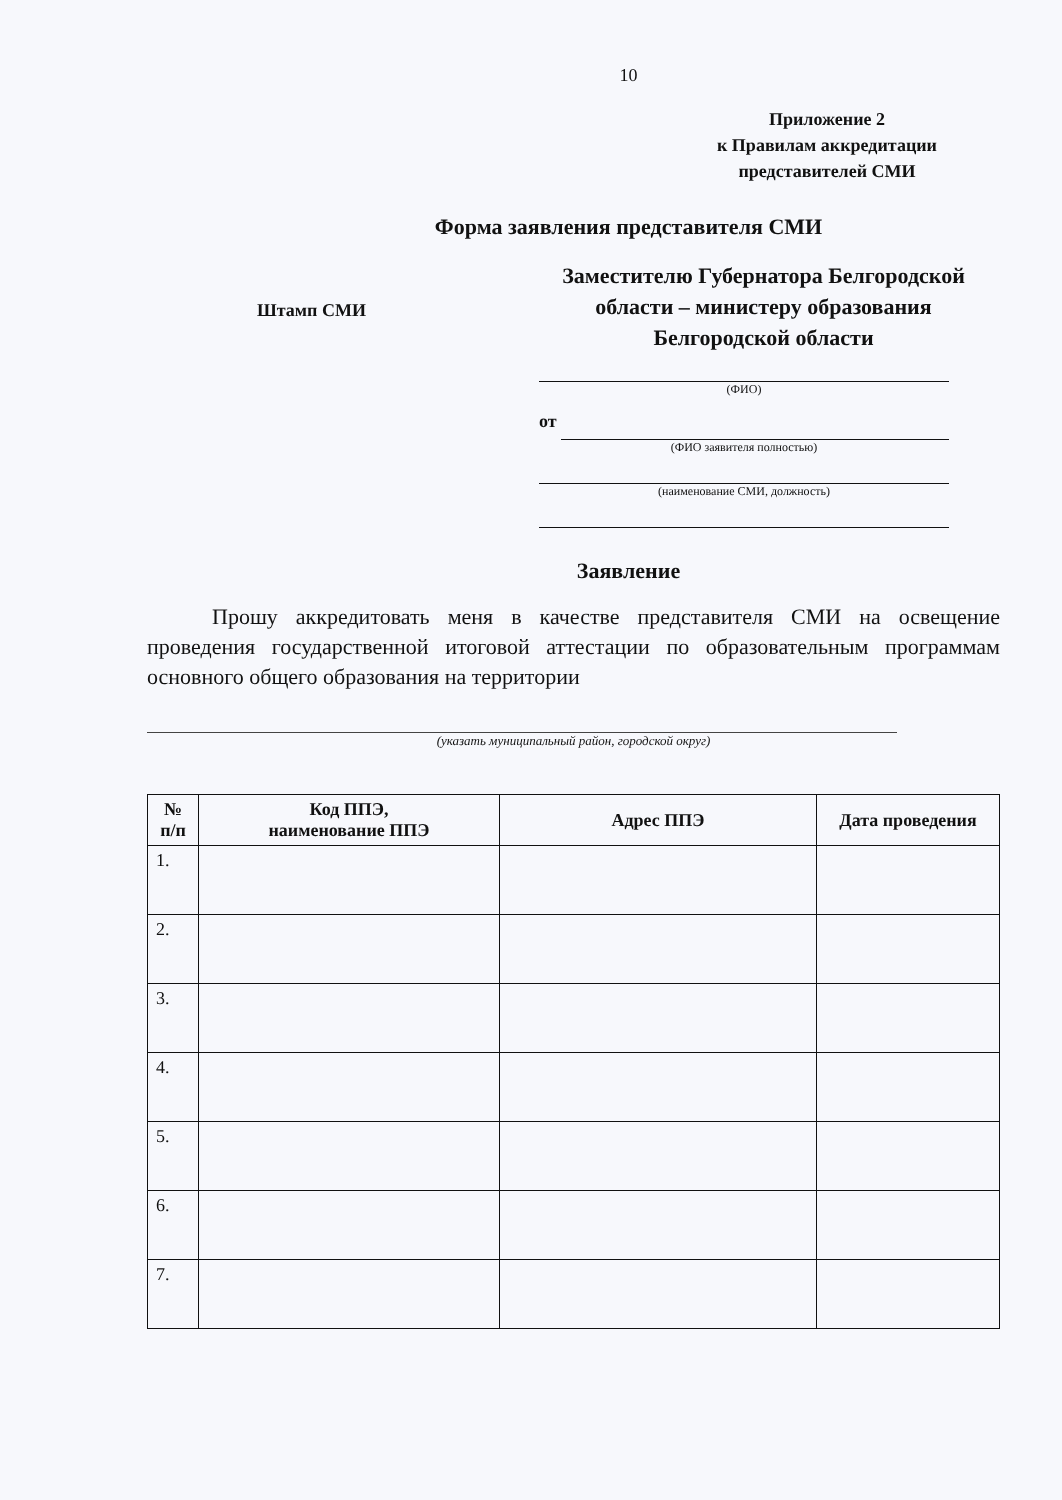10
Приложение 2
к Правилам аккредитации
представителей СМИ
Форма заявления представителя СМИ
Штамп СМИ
Заместителю Губернатора Белгородской области – министеру образования Белгородской области
(ФИО)
от
(ФИО заявителя полностью)
(наименование СМИ, должность)
Заявление
Прошу аккредитовать меня в качестве представителя СМИ на освещение проведения государственной итоговой аттестации по образовательным программам основного общего образования на территории
(указать муниципальный район, городской округ)
| № п/п | Код ППЭ, наименование ППЭ | Адрес ППЭ | Дата проведения |
| --- | --- | --- | --- |
| 1. | | | |
| 2. | | | |
| 3. | | | |
| 4. | | | |
| 5. | | | |
| 6. | | | |
| 7. | | | |